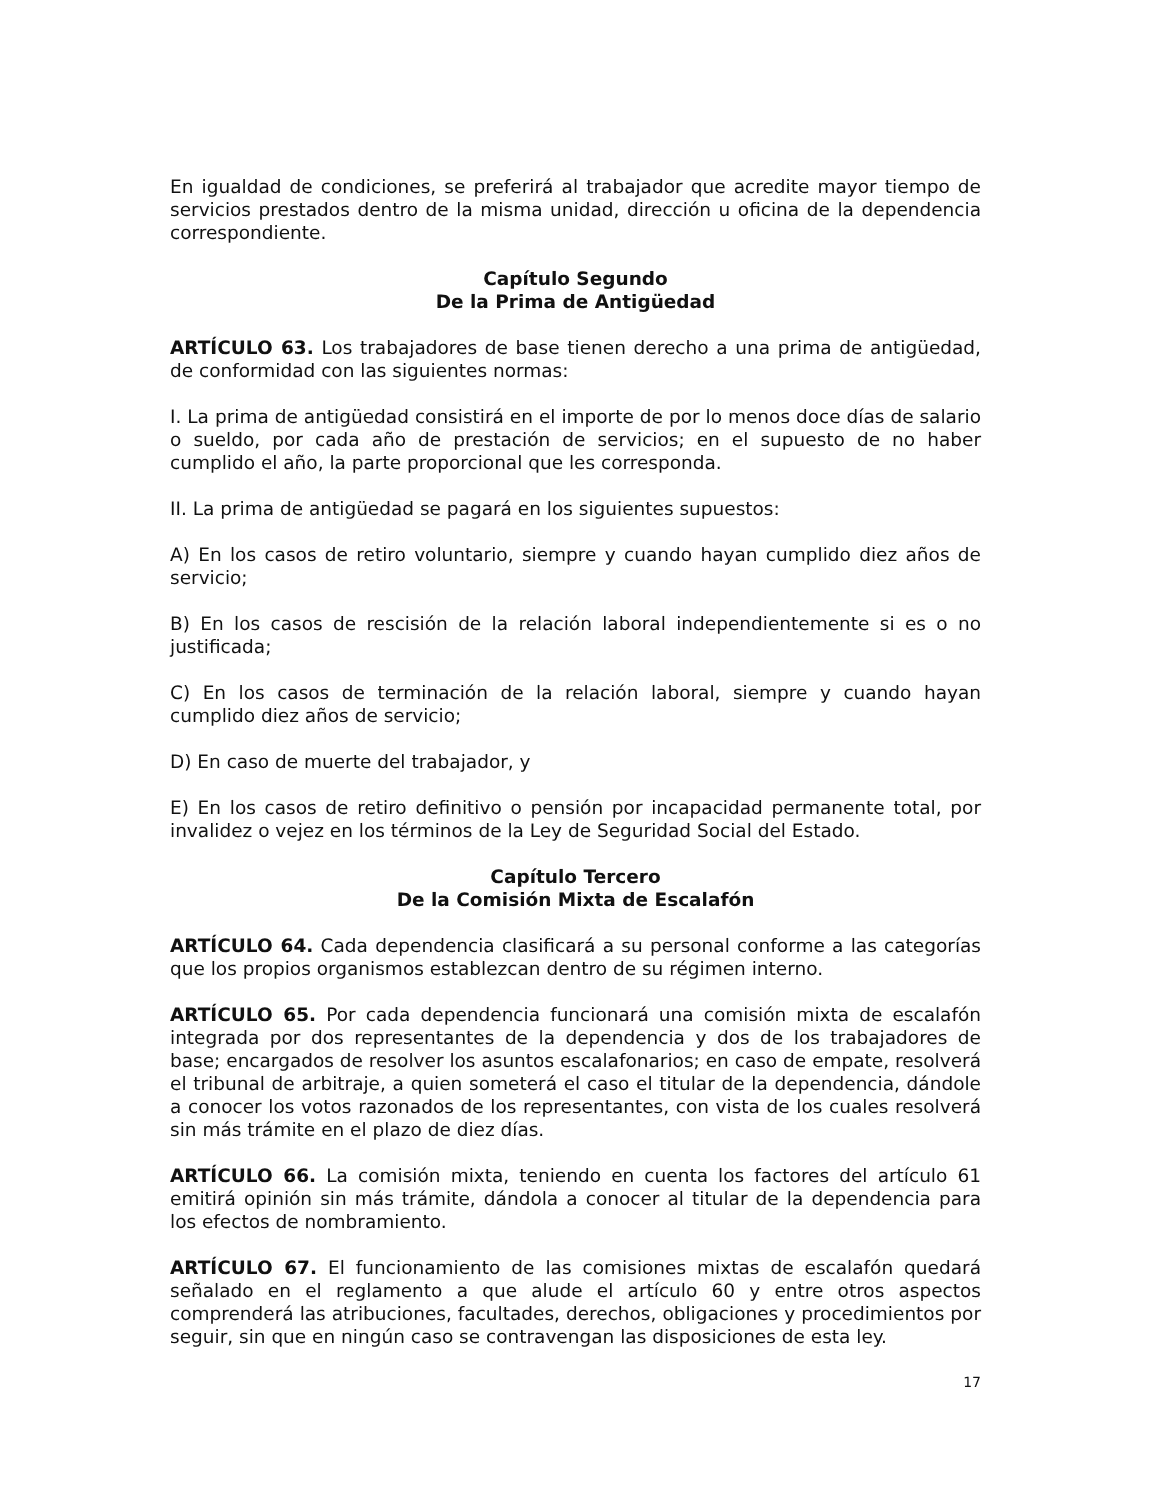En igualdad de condiciones, se preferirá al trabajador que acredite mayor tiempo de servicios prestados dentro de la misma unidad, dirección u oficina de la dependencia correspondiente.
Capítulo Segundo
De la Prima de Antigüedad
ARTÍCULO 63. Los trabajadores de base tienen derecho a una prima de antigüedad, de conformidad con las siguientes normas:
I. La prima de antigüedad consistirá en el importe de por lo menos doce días de salario o sueldo, por cada año de prestación de servicios; en el supuesto de no haber cumplido el año, la parte proporcional que les corresponda.
II. La prima de antigüedad se pagará en los siguientes supuestos:
A) En los casos de retiro voluntario, siempre y cuando hayan cumplido diez años de servicio;
B) En los casos de rescisión de la relación laboral independientemente si es o no justificada;
C) En los casos de terminación de la relación laboral, siempre y cuando hayan cumplido diez años de servicio;
D) En caso de muerte del trabajador, y
E) En los casos de retiro definitivo o pensión por incapacidad permanente total, por invalidez o vejez en los términos de la Ley de Seguridad Social del Estado.
Capítulo Tercero
De la Comisión Mixta de Escalafón
ARTÍCULO 64. Cada dependencia clasificará a su personal conforme a las categorías que los propios organismos establezcan dentro de su régimen interno.
ARTÍCULO 65. Por cada dependencia funcionará una comisión mixta de escalafón integrada por dos representantes de la dependencia y dos de los trabajadores de base; encargados de resolver los asuntos escalafonarios; en caso de empate, resolverá el tribunal de arbitraje, a quien someterá el caso el titular de la dependencia, dándole a conocer los votos razonados de los representantes, con vista de los cuales resolverá sin más trámite en el plazo de diez días.
ARTÍCULO 66. La comisión mixta, teniendo en cuenta los factores del artículo 61 emitirá opinión sin más trámite, dándola a conocer al titular de la dependencia para los efectos de nombramiento.
ARTÍCULO 67. El funcionamiento de las comisiones mixtas de escalafón quedará señalado en el reglamento a que alude el artículo 60 y entre otros aspectos comprenderá las atribuciones, facultades, derechos, obligaciones y procedimientos por seguir, sin que en ningún caso se contravengan las disposiciones de esta ley.
17